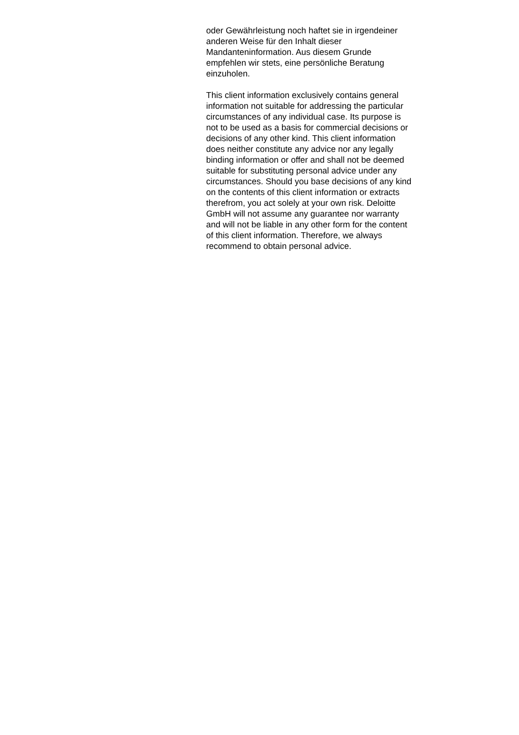oder Gewährleistung noch haftet sie in irgendeiner
anderen Weise für den Inhalt dieser
Mandanteninformation. Aus diesem Grunde
empfehlen wir stets, eine persönliche Beratung
einzuholen.
This client information exclusively contains general
information not suitable for addressing the particular
circumstances of any individual case. Its purpose is
not to be used as a basis for commercial decisions or
decisions of any other kind. This client information
does neither constitute any advice nor any legally
binding information or offer and shall not be deemed
suitable for substituting personal advice under any
circumstances. Should you base decisions of any kind
on the contents of this client information or extracts
therefrom, you act solely at your own risk. Deloitte
GmbH will not assume any guarantee nor warranty
and will not be liable in any other form for the content
of this client information. Therefore, we always
recommend to obtain personal advice.